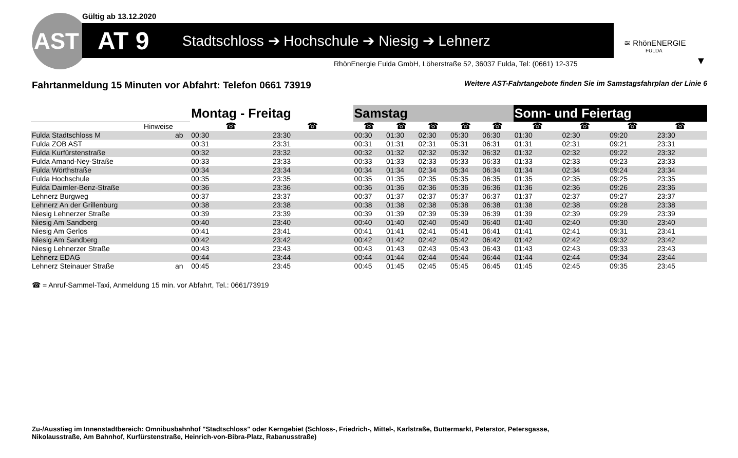Gültig ab 13.12.2020
AST AT 9 Stadtschloss ➔ Hochschule ➔ Niesig ➔ Lehnerz
RhönEnergie Fulda GmbH, Löherstraße 52, 36037 Fulda, Tel: (0661) 12-375
≋ RhönENERGIE
FULDA
▼
Fahrtanmeldung 15 Minuten vor Abfahrt: Telefon 0661 73919
Weitere AST-Fahrtangebote finden Sie im Samstagsfahrplan der Linie 6
| | | Montag - Freitag | | Samstag | | | | | Sonn- und Feiertag | | | | |
| --- | --- | --- | --- | --- | --- | --- | --- | --- | --- | --- | --- | --- | --- |
| Hinweise | | ☎ | ☎ | ☎ | ☎ | ☎ | ☎ | ☎ | ☎ | ☎ | ☎ | ☎ | |
| Fulda Stadtschloss M | ab | 00:30 | 23:30 | 00:30 | 01:30 | 02:30 | 05:30 | 06:30 | 01:30 | 02:30 | 09:20 | 23:30 | |
| Fulda ZOB AST | | 00:31 | 23:31 | 00:31 | 01:31 | 02:31 | 05:31 | 06:31 | 01:31 | 02:31 | 09:21 | 23:31 | |
| Fulda Kurfürstenstraße | | 00:32 | 23:32 | 00:32 | 01:32 | 02:32 | 05:32 | 06:32 | 01:32 | 02:32 | 09:22 | 23:32 | |
| Fulda Amand-Ney-Straße | | 00:33 | 23:33 | 00:33 | 01:33 | 02:33 | 05:33 | 06:33 | 01:33 | 02:33 | 09:23 | 23:33 | |
| Fulda Wörthstraße | | 00:34 | 23:34 | 00:34 | 01:34 | 02:34 | 05:34 | 06:34 | 01:34 | 02:34 | 09:24 | 23:34 | |
| Fulda Hochschule | | 00:35 | 23:35 | 00:35 | 01:35 | 02:35 | 05:35 | 06:35 | 01:35 | 02:35 | 09:25 | 23:35 | |
| Fulda Daimler-Benz-Straße | | 00:36 | 23:36 | 00:36 | 01:36 | 02:36 | 05:36 | 06:36 | 01:36 | 02:36 | 09:26 | 23:36 | |
| Lehnerz Burgweg | | 00:37 | 23:37 | 00:37 | 01:37 | 02:37 | 05:37 | 06:37 | 01:37 | 02:37 | 09:27 | 23:37 | |
| Lehnerz An der Grillenburg | | 00:38 | 23:38 | 00:38 | 01:38 | 02:38 | 05:38 | 06:38 | 01:38 | 02:38 | 09:28 | 23:38 | |
| Niesig Lehnerzer Straße | | 00:39 | 23:39 | 00:39 | 01:39 | 02:39 | 05:39 | 06:39 | 01:39 | 02:39 | 09:29 | 23:39 | |
| Niesig Am Sandberg | | 00:40 | 23:40 | 00:40 | 01:40 | 02:40 | 05:40 | 06:40 | 01:40 | 02:40 | 09:30 | 23:40 | |
| Niesig Am Gerlos | | 00:41 | 23:41 | 00:41 | 01:41 | 02:41 | 05:41 | 06:41 | 01:41 | 02:41 | 09:31 | 23:41 | |
| Niesig Am Sandberg | | 00:42 | 23:42 | 00:42 | 01:42 | 02:42 | 05:42 | 06:42 | 01:42 | 02:42 | 09:32 | 23:42 | |
| Niesig Lehnerzer Straße | | 00:43 | 23:43 | 00:43 | 01:43 | 02:43 | 05:43 | 06:43 | 01:43 | 02:43 | 09:33 | 23:43 | |
| Lehnerz EDAG | | 00:44 | 23:44 | 00:44 | 01:44 | 02:44 | 05:44 | 06:44 | 01:44 | 02:44 | 09:34 | 23:44 | |
| Lehnerz Steinauer Straße | an | 00:45 | 23:45 | 00:45 | 01:45 | 02:45 | 05:45 | 06:45 | 01:45 | 02:45 | 09:35 | 23:45 | |
☎ = Anruf-Sammel-Taxi, Anmeldung 15 min. vor Abfahrt, Tel.: 0661/73919
Zu-/Ausstieg im Innenstadtbereich: Omnibusbahnhof "Stadtschloss" oder Kerngebiet (Schloss-, Friedrich-, Mittel-, Karlstraße, Buttermarkt, Peterstor, Petersgasse,
Nikolausstraße, Am Bahnhof, Kurfürstenstraße, Heinrich-von-Bibra-Platz, Rabanusstraße)